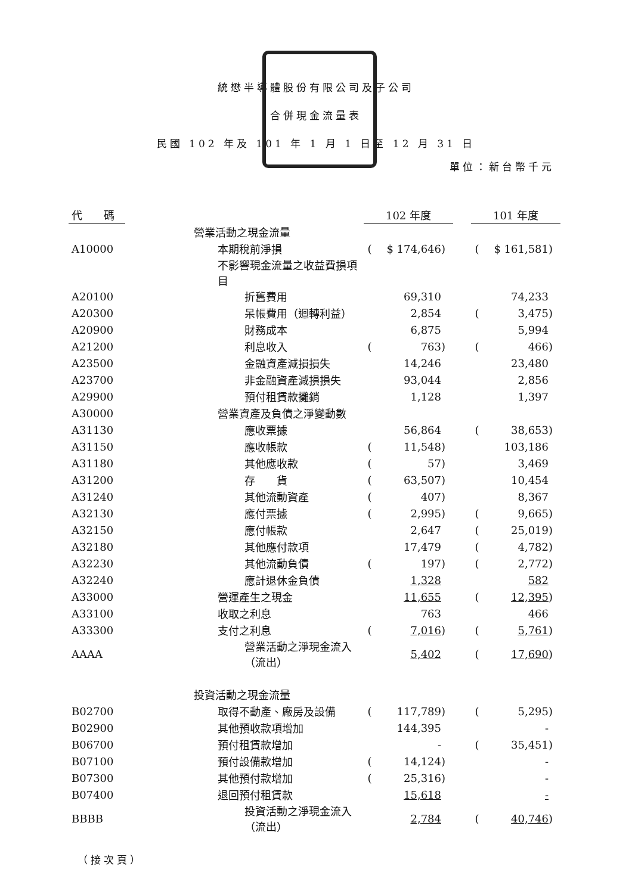統懋半導體股份有限公司及子公司
合併現金流量表
民國 102 年及 101 年 1 月 1 日至 12 月 31 日
單位：新台幣千元
| 代 碼 | | 102 年度 | | | | 101 年度 | | |
| | 營業活動之現金流量 | | | | | | | |
| A10000 | 本期稅前淨損 | ( | $ 174,646 | ) | | ( | $ 161,581 | ) |
| | 不影響現金流量之收益費損項目 | | | | | | | |
| A20100 | 折舊費用 | | 69,310 | | | | 74,233 | |
| A20300 | 呆帳費用（迴轉利益） | | 2,854 | | | ( | 3,475 | ) |
| A20900 | 財務成本 | | 6,875 | | | | 5,994 | |
| A21200 | 利息收入 | ( | 763 | ) | | ( | 466 | ) |
| A23500 | 金融資產減損損失 | | 14,246 | | | | 23,480 | |
| A23700 | 非金融資產減損損失 | | 93,044 | | | | 2,856 | |
| A29900 | 預付租賃款攤銷 | | 1,128 | | | | 1,397 | |
| A30000 | 營業資產及負債之淨變動數 | | | | | | | |
| A31130 | 應收票據 | | 56,864 | | | ( | 38,653 | ) |
| A31150 | 應收帳款 | ( | 11,548 | ) | | | 103,186 | |
| A31180 | 其他應收款 | ( | 57 | ) | | | 3,469 | |
| A31200 | 存 貨 | ( | 63,507 | ) | | | 10,454 | |
| A31240 | 其他流動資產 | ( | 407 | ) | | | 8,367 | |
| A32130 | 應付票據 | ( | 2,995 | ) | | ( | 9,665 | ) |
| A32150 | 應付帳款 | | 2,647 | | | ( | 25,019 | ) |
| A32180 | 其他應付款項 | | 17,479 | | | ( | 4,782 | ) |
| A32230 | 其他流動負債 | ( | 197 | ) | | ( | 2,772 | ) |
| A32240 | 應計退休金負債 | | 1,328 | | | | 582 | |
| A33000 | 營運產生之現金 | | 11,655 | | | ( | 12,395 | ) |
| A33100 | 收取之利息 | | 763 | | | | 466 | |
| A33300 | 支付之利息 | ( | 7,016 | ) | | ( | 5,761 | ) |
| AAAA | 營業活動之淨現金流入（流出） | | 5,402 | | | ( | 17,690 | ) |
| | 投資活動之現金流量 | | | | | | | |
| B02700 | 取得不動產、廠房及設備 | ( | 117,789 | ) | | ( | 5,295 | ) |
| B02900 | 其他預收款項增加 | | 144,395 | | | | - | |
| B06700 | 預付租賃款增加 | | - | | | ( | 35,451 | ) |
| B07100 | 預付設備款增加 | ( | 14,124 | ) | | | - | |
| B07300 | 其他預付款增加 | ( | 25,316 | ) | | | - | |
| B07400 | 退回預付租賃款 | | 15,618 | | | | - | |
| BBBB | 投資活動之淨現金流入（流出） | | 2,784 | | | ( | 40,746 | ) |
（接次頁）